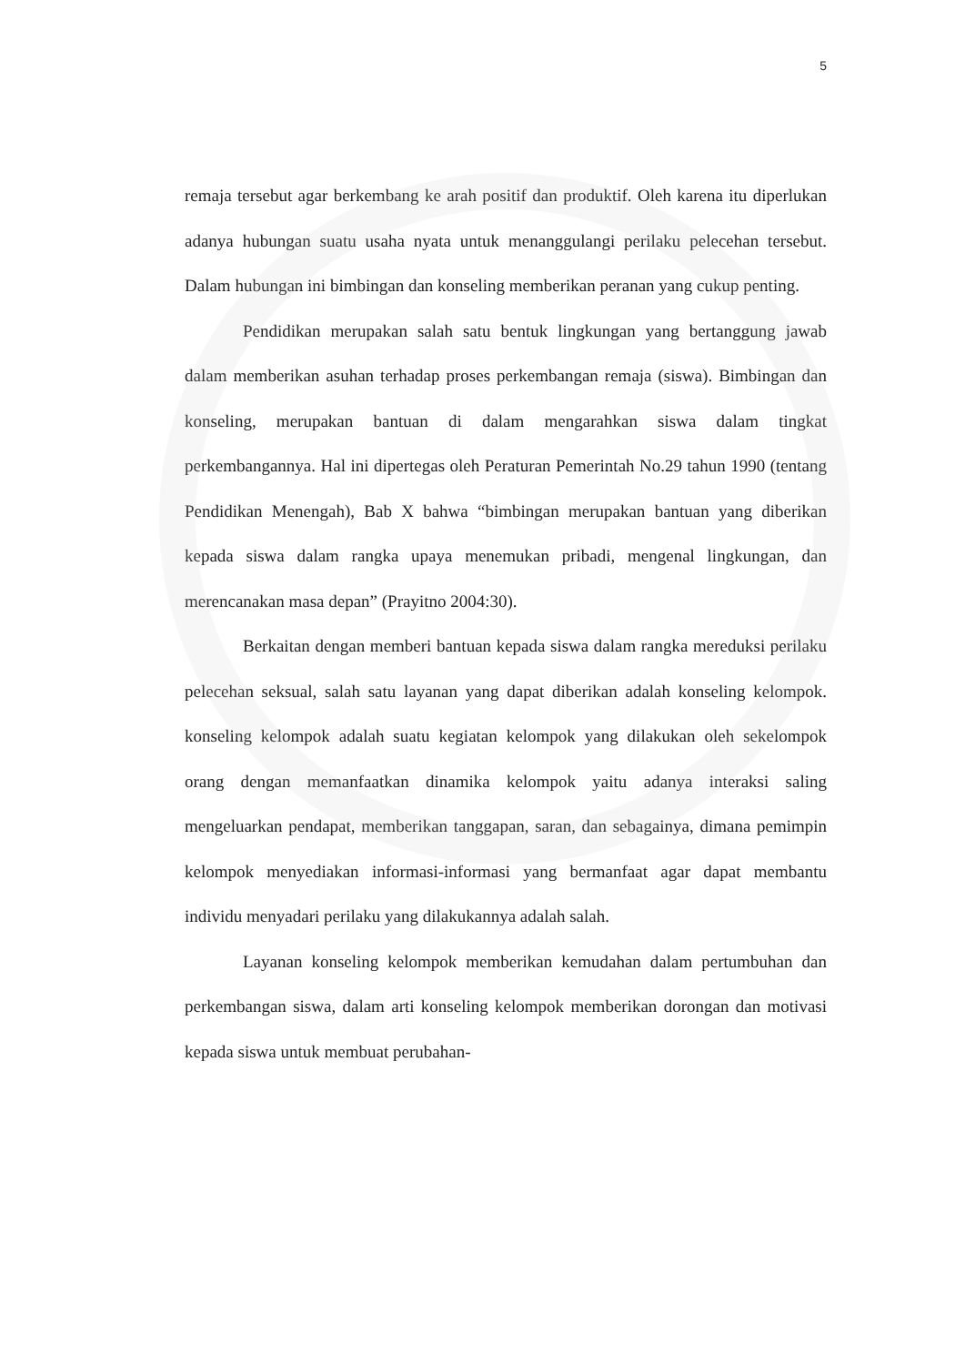5
remaja tersebut agar berkembang ke arah positif dan produktif. Oleh karena itu diperlukan adanya hubungan suatu usaha nyata untuk menanggulangi perilaku pelecehan tersebut. Dalam hubungan ini bimbingan dan konseling memberikan peranan yang cukup penting.
Pendidikan merupakan salah satu bentuk lingkungan yang bertanggung jawab dalam memberikan asuhan terhadap proses perkembangan remaja (siswa). Bimbingan dan konseling, merupakan bantuan di dalam mengarahkan siswa dalam tingkat perkembangannya. Hal ini dipertegas oleh Peraturan Pemerintah No.29 tahun 1990 (tentang Pendidikan Menengah), Bab X bahwa “bimbingan merupakan bantuan yang diberikan kepada siswa dalam rangka upaya menemukan pribadi, mengenal lingkungan, dan merencanakan masa depan” (Prayitno 2004:30).
Berkaitan dengan memberi bantuan kepada siswa dalam rangka mereduksi perilaku pelecehan seksual, salah satu layanan yang dapat diberikan adalah konseling kelompok. konseling kelompok adalah suatu kegiatan kelompok yang dilakukan oleh sekelompok orang dengan memanfaatkan dinamika kelompok yaitu adanya interaksi saling mengeluarkan pendapat, memberikan tanggapan, saran, dan sebagainya, dimana pemimpin kelompok menyediakan informasi-informasi yang bermanfaat agar dapat membantu individu menyadari perilaku yang dilakukannya adalah salah.
Layanan konseling kelompok memberikan kemudahan dalam pertumbuhan dan perkembangan siswa, dalam arti konseling kelompok memberikan dorongan dan motivasi kepada siswa untuk membuat perubahan-